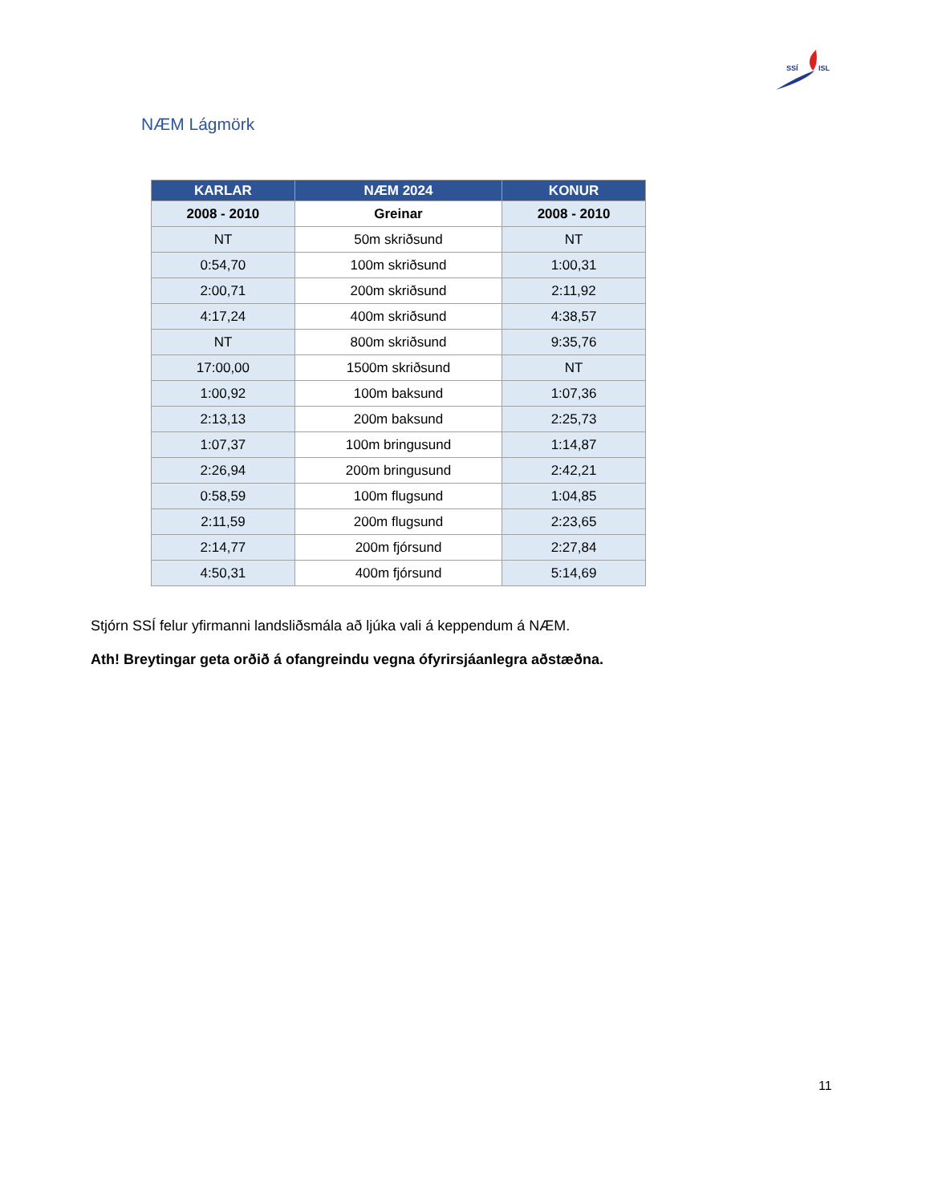SSÍ
ISL
NÆM Lágmörk
| KARLAR | NÆM 2024 | KONUR |
| --- | --- | --- |
| 2008 - 2010 | Greinar | 2008 - 2010 |
| NT | 50m skriðsund | NT |
| 0:54,70 | 100m skriðsund | 1:00,31 |
| 2:00,71 | 200m skriðsund | 2:11,92 |
| 4:17,24 | 400m skriðsund | 4:38,57 |
| NT | 800m skriðsund | 9:35,76 |
| 17:00,00 | 1500m skriðsund | NT |
| 1:00,92 | 100m baksund | 1:07,36 |
| 2:13,13 | 200m baksund | 2:25,73 |
| 1:07,37 | 100m bringusund | 1:14,87 |
| 2:26,94 | 200m bringusund | 2:42,21 |
| 0:58,59 | 100m flugsund | 1:04,85 |
| 2:11,59 | 200m flugsund | 2:23,65 |
| 2:14,77 | 200m fjórsund | 2:27,84 |
| 4:50,31 | 400m fjórsund | 5:14,69 |
Stjórn SSÍ felur yfirmanni landsliðsmála að ljúka vali á keppendum á NÆM.
Ath! Breytingar geta orðið á ofangreindu vegna ófyrirsjáanlegra aðstæðna.
11